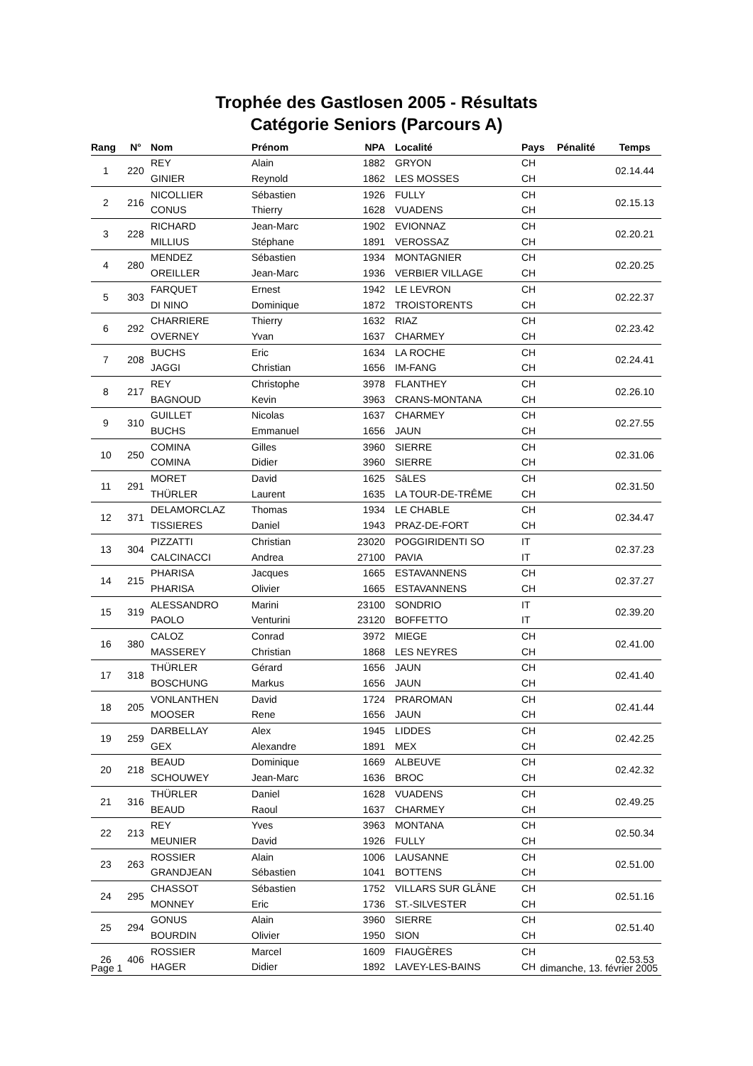Trophée des Gastlosen 2005 - Résultats
Catégorie Seniors (Parcours A)
| Rang | N° | Nom | Prénom | NPA | Localité | Pays | Pénalité | Temps |
| --- | --- | --- | --- | --- | --- | --- | --- | --- |
| 1 | 220 | REY | Alain | 1882 | GRYON | CH | | 02.14.44 |
| | | GINIER | Reynold | 1862 | LES MOSSES | CH | | |
| 2 | 216 | NICOLLIER | Sébastien | 1926 | FULLY | CH | | 02.15.13 |
| | | CONUS | Thierry | 1628 | VUADENS | CH | | |
| 3 | 228 | RICHARD | Jean-Marc | 1902 | EVIONNAZ | CH | | 02.20.21 |
| | | MILLIUS | Stéphane | 1891 | VEROSSAZ | CH | | |
| 4 | 280 | MENDEZ | Sébastien | 1934 | MONTAGNIER | CH | | 02.20.25 |
| | | OREILLER | Jean-Marc | 1936 | VERBIER VILLAGE | CH | | |
| 5 | 303 | FARQUET | Ernest | 1942 | LE LEVRON | CH | | 02.22.37 |
| | | DI NINO | Dominique | 1872 | TROISTORENTS | CH | | |
| 6 | 292 | CHARRIERE | Thierry | 1632 | RIAZ | CH | | 02.23.42 |
| | | OVERNEY | Yvan | 1637 | CHARMEY | CH | | |
| 7 | 208 | BUCHS | Eric | 1634 | LA ROCHE | CH | | 02.24.41 |
| | | JAGGI | Christian | 1656 | IM-FANG | CH | | |
| 8 | 217 | REY | Christophe | 3978 | FLANTHEY | CH | | 02.26.10 |
| | | BAGNOUD | Kevin | 3963 | CRANS-MONTANA | CH | | |
| 9 | 310 | GUILLET | Nicolas | 1637 | CHARMEY | CH | | 02.27.55 |
| | | BUCHS | Emmanuel | 1656 | JAUN | CH | | |
| 10 | 250 | COMINA | Gilles | 3960 | SIERRE | CH | | 02.31.06 |
| | | COMINA | Didier | 3960 | SIERRE | CH | | |
| 11 | 291 | MORET | David | 1625 | SâLES | CH | | 02.31.50 |
| | | THÜRLER | Laurent | 1635 | LA TOUR-DE-TRÊME | CH | | |
| 12 | 371 | DELAMORCLAZ | Thomas | 1934 | LE CHABLE | CH | | 02.34.47 |
| | | TISSIERES | Daniel | 1943 | PRAZ-DE-FORT | CH | | |
| 13 | 304 | PIZZATTI | Christian | 23020 | POGGIRIDENTI SO | IT | | 02.37.23 |
| | | CALCINACCI | Andrea | 27100 | PAVIA | IT | | |
| 14 | 215 | PHARISA | Jacques | 1665 | ESTAVANNENS | CH | | 02.37.27 |
| | | PHARISA | Olivier | 1665 | ESTAVANNENS | CH | | |
| 15 | 319 | ALESSANDRO | Marini | 23100 | SONDRIO | IT | | 02.39.20 |
| | | PAOLO | Venturini | 23120 | BOFFETTO | IT | | |
| 16 | 380 | CALOZ | Conrad | 3972 | MIEGE | CH | | 02.41.00 |
| | | MASSEREY | Christian | 1868 | LES NEYRES | CH | | |
| 17 | 318 | THÜRLER | Gérard | 1656 | JAUN | CH | | 02.41.40 |
| | | BOSCHUNG | Markus | 1656 | JAUN | CH | | |
| 18 | 205 | VONLANTHEN | David | 1724 | PRAROMAN | CH | | 02.41.44 |
| | | MOOSER | Rene | 1656 | JAUN | CH | | |
| 19 | 259 | DARBELLAY | Alex | 1945 | LIDDES | CH | | 02.42.25 |
| | | GEX | Alexandre | 1891 | MEX | CH | | |
| 20 | 218 | BEAUD | Dominique | 1669 | ALBEUVE | CH | | 02.42.32 |
| | | SCHOUWEY | Jean-Marc | 1636 | BROC | CH | | |
| 21 | 316 | THÜRLER | Daniel | 1628 | VUADENS | CH | | 02.49.25 |
| | | BEAUD | Raoul | 1637 | CHARMEY | CH | | |
| 22 | 213 | REY | Yves | 3963 | MONTANA | CH | | 02.50.34 |
| | | MEUNIER | David | 1926 | FULLY | CH | | |
| 23 | 263 | ROSSIER | Alain | 1006 | LAUSANNE | CH | | 02.51.00 |
| | | GRANDJEAN | Sébastien | 1041 | BOTTENS | CH | | |
| 24 | 295 | CHASSOT | Sébastien | 1752 | VILLARS SUR GLÂNE | CH | | 02.51.16 |
| | | MONNEY | Eric | 1736 | ST.-SILVESTER | CH | | |
| 25 | 294 | GONUS | Alain | 3960 | SIERRE | CH | | 02.51.40 |
| | | BOURDIN | Olivier | 1950 | SION | CH | | |
| 26 | 406 | ROSSIER | Marcel | 1609 | FIAUGÈRES | CH | | 02.53.53 |
| | | HAGER | Didier | 1892 | LAVEY-LES-BAINS | CH | | |
Page 1 dimanche, 13. février 2005